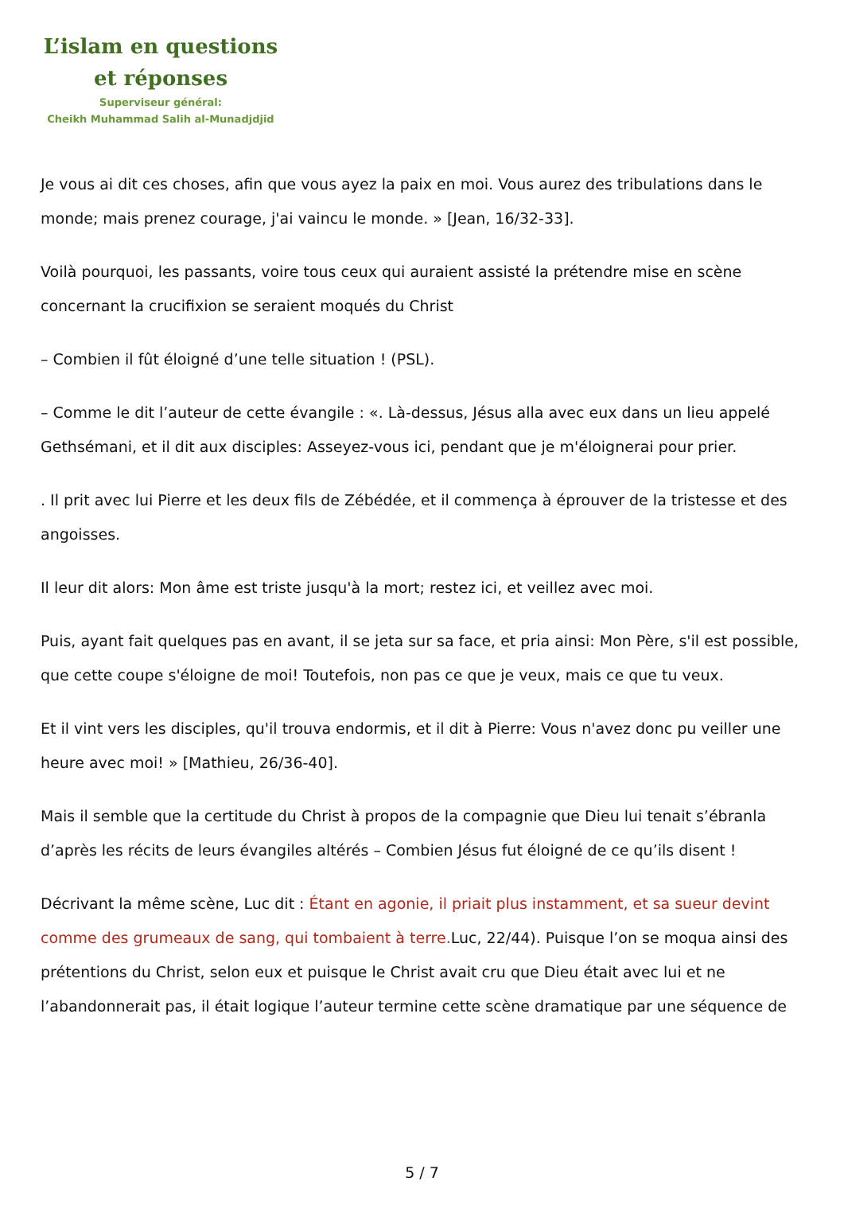L’islam en questions
et réponses
Superviseur général:
Cheikh Muhammad Salih al-Munadjdjid
Je vous ai dit ces choses, afin que vous ayez la paix en moi. Vous aurez des tribulations dans le monde; mais prenez courage, j'ai vaincu le monde. » [Jean, 16/32-33].
Voilà pourquoi, les passants, voire tous ceux qui auraient assisté la prétendre mise en scène concernant la crucifixion se seraient moqués du Christ
– Combien il fût éloigné d’une telle situation ! (PSL).
– Comme le dit l’auteur de cette évangile : «. Là-dessus, Jésus alla avec eux dans un lieu appelé Gethsémani, et il dit aux disciples: Asseyez-vous ici, pendant que je m'éloignerai pour prier.
. Il prit avec lui Pierre et les deux fils de Zébédée, et il commença à éprouver de la tristesse et des angoisses.
Il leur dit alors: Mon âme est triste jusqu'à la mort; restez ici, et veillez avec moi.
Puis, ayant fait quelques pas en avant, il se jeta sur sa face, et pria ainsi: Mon Père, s'il est possible, que cette coupe s'éloigne de moi! Toutefois, non pas ce que je veux, mais ce que tu veux.
Et il vint vers les disciples, qu'il trouva endormis, et il dit à Pierre: Vous n'avez donc pu veiller une heure avec moi! » [Mathieu, 26/36-40].
Mais il semble que la certitude du Christ à propos de la compagnie que Dieu lui tenait s’ébranla d’après les récits de leurs évangiles altérés – Combien Jésus fut éloigné de ce qu’ils disent !
Décrivant la même scène, Luc dit : Étant en agonie, il priait plus instamment, et sa sueur devint comme des grumeaux de sang, qui tombaient à terre. Luc, 22/44). Puisque l’on se moqua ainsi des prétentions du Christ, selon eux et puisque le Christ avait cru que Dieu était avec lui et ne l’abandonnerait pas, il était logique l’auteur termine cette scène dramatique par une séquence de
5 / 7